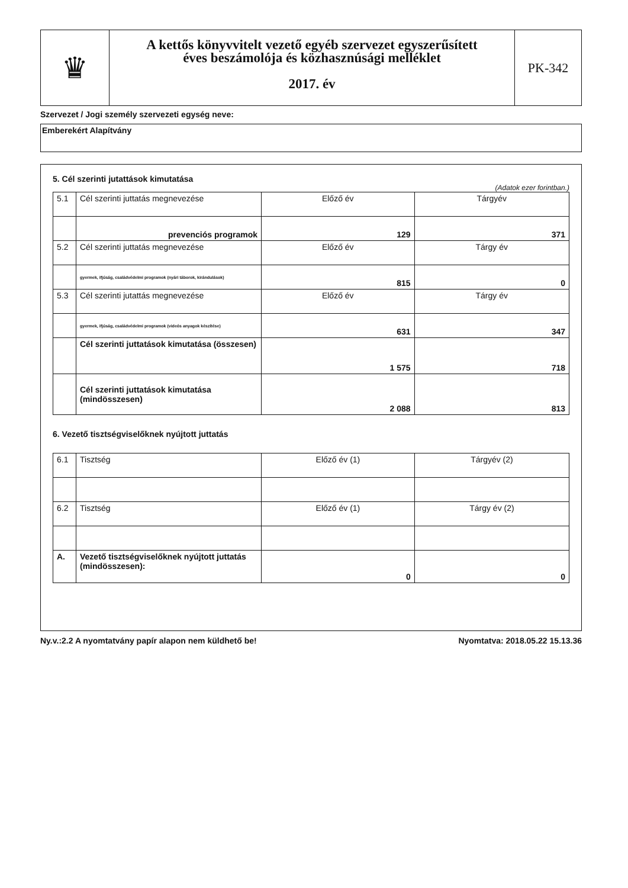♛
A kettős könyvvitelt vezető egyéb szervezet egyszerűsített
éves beszámolója és közhasznúsági melléklet
2017. év
PK-342
Szervezet / Jogi személy szervezeti egység neve:
Emberekért Alapítvány
5. Cél szerinti jutattások kimutatása
(Adatok ezer forintban.)
| 5.1 | Cél szerinti juttatás megnevezése | Előző év | Tárgyév |
| | prevenciós programok | 129 | 371 |
| 5.2 | Cél szerinti juttatás megnevezése | Előző év | Tárgy év |
| | gyermek, ifjúság, családvédelmi programok (nyári táborok, kirándulások) | 815 | 0 |
| 5.3 | Cél szerinti jutattás megnevezése | Előző év | Tárgy év |
| | gyermek, ifjúság, családvédelmi programok (videós anyagok készítése) | 631 | 347 |
| | Cél szerinti juttatások kimutatása (összesen) | 1 575 | 718 |
| | Cél szerinti juttatások kimutatása (mindösszesen) | 2 088 | 813 |
6. Vezető tisztségviselőknek nyújtott juttatás
| 6.1 | Tisztség | Előző év (1) | Tárgyév (2) |
| 6.2 | Tisztség | Előző év (1) | Tárgy év (2) |
| A. | Vezető tisztségviselőknek nyújtott juttatás (mindösszesen): | 0 | 0 |
Ny.v.:2.2 A nyomtatvány papír alapon nem küldhető be! Nyomtatva: 2018.05.22 15.13.36